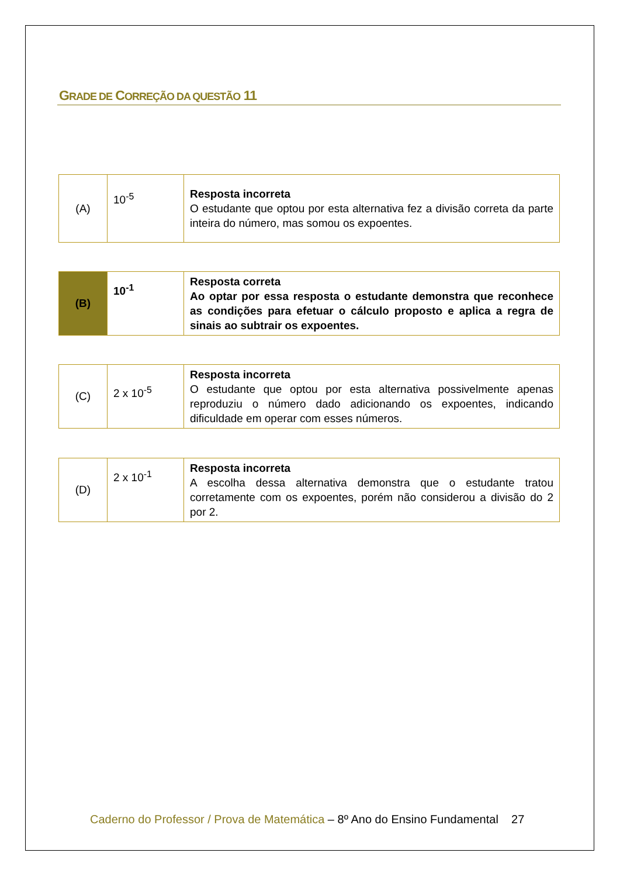GRADE DE CORREÇÃO DA QUESTÃO 11
| (A) | 10<sup>-5</sup> | Resposta incorreta O estudante que optou por esta alternativa fez a divisão correta da parte inteira do número, mas somou os expoentes. |
| (B) | 10<sup>-1</sup> | Resposta correta Ao optar por essa resposta o estudante demonstra que reconhece as condições para efetuar o cálculo proposto e aplica a regra de sinais ao subtrair os expoentes. |
| (C) | 2 x 10<sup>-5</sup> | Resposta incorreta O estudante que optou por esta alternativa possivelmente apenas reproduziu o número dado adicionando os expoentes, indicando dificuldade em operar com esses números. |
| (D) | 2 x 10<sup>-1</sup> | Resposta incorreta A escolha dessa alternativa demonstra que o estudante tratou corretamente com os expoentes, porém não considerou a divisão do 2 por 2. |
Caderno do Professor / Prova de Matemática – 8º Ano do Ensino Fundamental 27